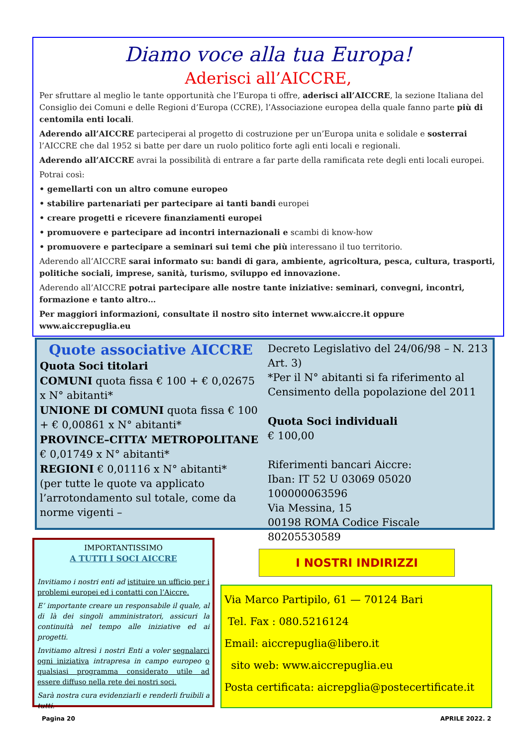Diamo voce alla tua Europa!
Aderisci all’AICCRE,
Per sfruttare al meglio le tante opportunità che l’Europa ti offre, aderisci all’AICCRE, la sezione Italiana del Consiglio dei Comuni e delle Regioni d’Europa (CCRE), l’Associazione europea della quale fanno parte più di centomila enti locali.
Aderendo all’AICCRE parteciperai al progetto di costruzione per un’Europa unita e solidale e sosterrai l’AICCRE che dal 1952 si batte per dare un ruolo politico forte agli enti locali e regionali.
Aderendo all’AICCRE avrai la possibilità di entrare a far parte della ramificata rete degli enti locali europei.
Potrai così:
• gemellarti con un altro comune europeo
• stabilire partenariati per partecipare ai tanti bandi europei
• creare progetti e ricevere finanziamenti europei
• promuovere e partecipare ad incontri internazionali e scambi di know-how
• promuovere e partecipare a seminari sui temi che più interessano il tuo territorio.
Aderendo all’AICCRE sarai informato su: bandi di gara, ambiente, agricoltura, pesca, cultura, trasporti, politiche sociali, imprese, sanità, turismo, sviluppo ed innovazione.
Aderendo all’AICCRE potrai partecipare alle nostre tante iniziative: seminari, convegni, incontri, formazione e tanto altro…
Per maggiori informazioni, consultate il nostro sito internet www.aiccre.it oppure www.aiccrepuglia.eu
Quote associative AICCRE
Quota Soci titolari
COMUNI quota fissa € 100 + € 0,02675 x N° abitanti*
UNIONE DI COMUNI quota fissa € 100 + € 0,00861 x N° abitanti*
PROVINCE–CITTA’ METROPOLITANE € 0,01749 x N° abitanti*
REGIONI € 0,01116 x N° abitanti*
(per tutte le quote va applicato l’arrotondamento sul totale, come da norme vigenti –
Decreto Legislativo del 24/06/98 – N. 213 Art. 3)
*Per il N° abitanti si fa riferimento al Censimento della popolazione del 2011
Quota Soci individuali
€ 100,00
Riferimenti bancari Aiccre:
Iban: IT 52 U 03069 05020 100000063596
Via Messina, 15
00198 ROMA Codice Fiscale 80205530589
IMPORTANTISSIMO
A TUTTI I SOCI AICCRE
Invitiamo i nostri enti ad istituire un ufficio per i problemi europei ed i contatti con l’Aiccre.
E’ importante creare un responsabile il quale, al di là dei singoli amministratori, assicuri la continuità nel tempo alle iniziative ed ai progetti.
Invitiamo altresì i nostri Enti a voler segnalarci ogni iniziativa intrapresa in campo europeo o qualsiasi programma considerato utile ad essere diffuso nella rete dei nostri soci.
Sarà nostra cura evidenziarli e renderli fruibili a tutti.
I NOSTRI INDIRIZZI
Via Marco Partipilo, 61 — 70124 Bari
Tel. Fax : 080.5216124
Email: aiccrepuglia@libero.it
sito web: www.aiccrepuglia.eu
Posta certificata: aicrepglia@postecertificate.it
Pagina 20 APRILE 2022. 2